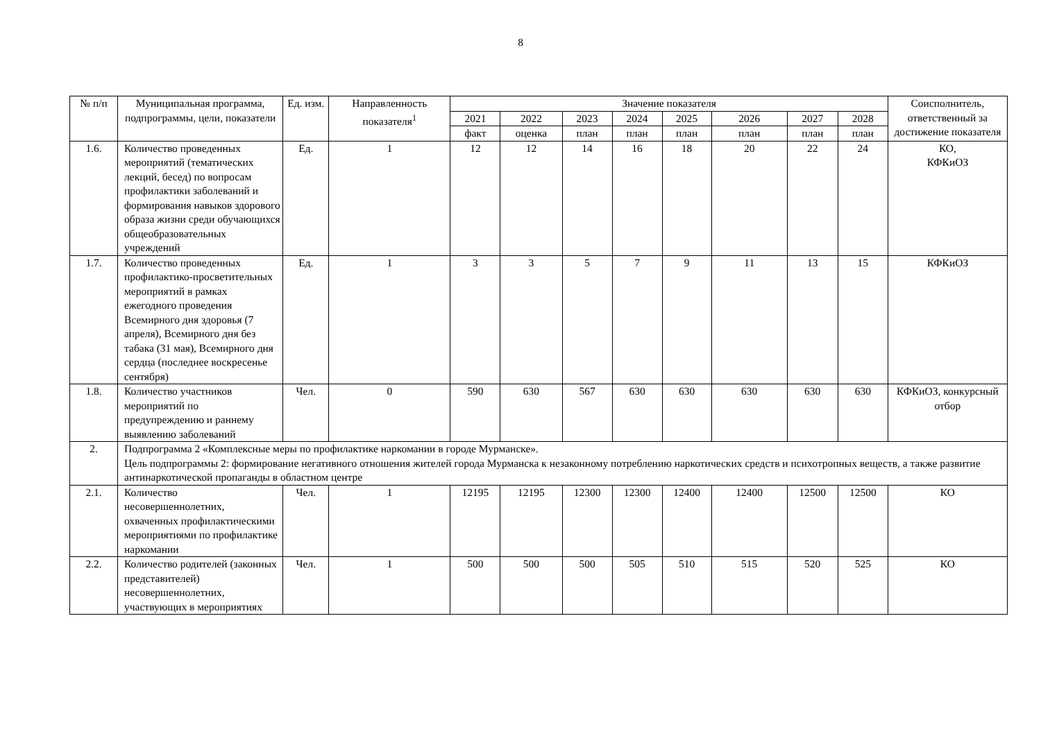8
| № п/п | Муниципальная программа, подпрограммы, цели, показатели | Ед. изм. | Направленность показателя<sup>1</sup> | Значение показателя | | | | | | | | Соисполнитель, ответственный за достижение показателя |
| --- | --- | --- | --- | --- | --- | --- | --- | --- | --- | --- | --- | --- |
| | | | | 2021 | 2022 | 2023 | 2024 | 2025 | 2026 | 2027 | 2028 | |
| | | | | факт | оценка | план | план | план | план | план | план | |
| 1.6. | Количество проведенных мероприятий (тематических лекций, бесед) по вопросам профилактики заболеваний и формирования навыков здорового образа жизни среди обучающихся общеобразовательных учреждений | Ед. | 1 | 12 | 12 | 14 | 16 | 18 | 20 | 22 | 24 | КО, КФКиОЗ |
| 1.7. | Количество проведенных профилактико-просветительных мероприятий в рамках ежегодного проведения Всемирного дня здоровья (7 апреля), Всемирного дня без табака (31 мая), Всемирного дня сердца (последнее воскресенье сентября) | Ед. | 1 | 3 | 3 | 5 | 7 | 9 | 11 | 13 | 15 | КФКиОЗ |
| 1.8. | Количество участников мероприятий по предупреждению и раннему выявлению заболеваний | Чел. | 0 | 590 | 630 | 567 | 630 | 630 | 630 | 630 | 630 | КФКиОЗ, конкурсный отбор |
| 2. | Подпрограмма 2 «Комплексные меры по профилактике наркомании в городе Мурманске». Цель подпрограммы 2: формирование негативного отношения жителей города Мурманска к незаконному потреблению наркотических средств и психотропных веществ, а также развитие антинаркотической пропаганды в областном центре | | | | | | | | | | | |
| 2.1. | Количество несовершеннолетних, охваченных профилактическими мероприятиями по профилактике наркомании | Чел. | 1 | 12195 | 12195 | 12300 | 12300 | 12400 | 12400 | 12500 | 12500 | КО |
| 2.2. | Количество родителей (законных представителей) несовершеннолетних, участвующих в мероприятиях | Чел. | 1 | 500 | 500 | 500 | 505 | 510 | 515 | 520 | 525 | КО |